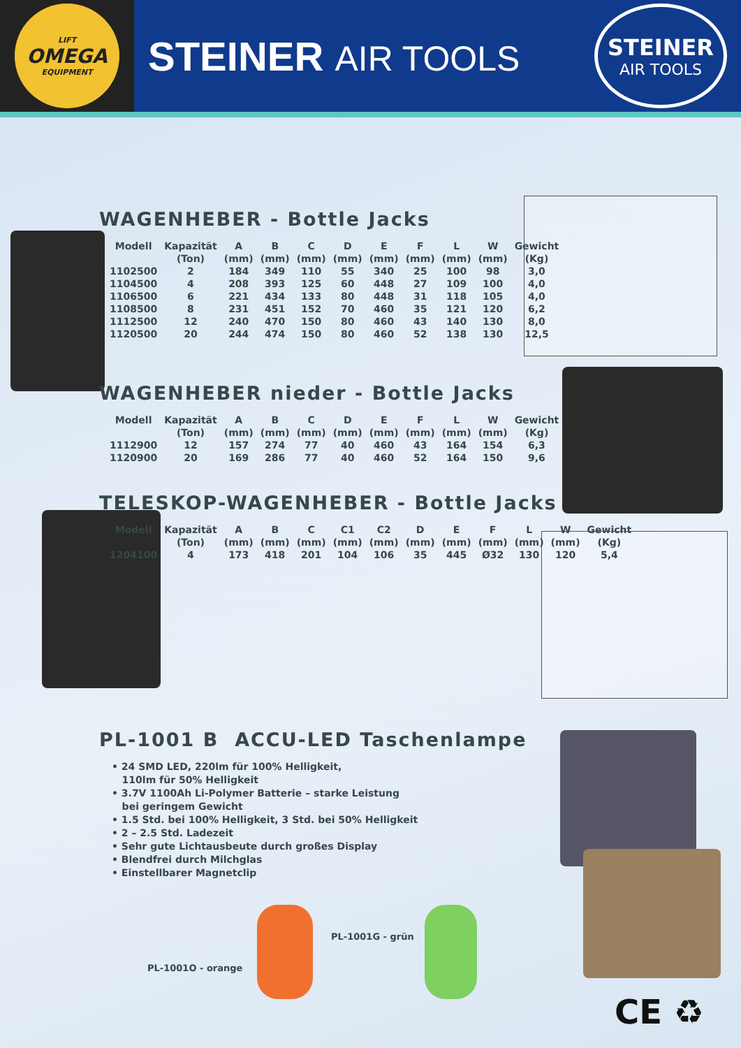LIFT
OMEGA
EQUIPMENT
STEINER AIR TOOLS
STEINER
AIR TOOLS
WAGENHEBER - Bottle Jacks
| Modell | Kapazität | A | B | C | D | E | F | L | W | Gewicht |
| --- | --- | --- | --- | --- | --- | --- | --- | --- | --- | --- |
| | (Ton) | (mm) | (mm) | (mm) | (mm) | (mm) | (mm) | (mm) | (mm) | (Kg) |
| 1102500 | 2 | 184 | 349 | 110 | 55 | 340 | 25 | 100 | 98 | 3,0 |
| 1104500 | 4 | 208 | 393 | 125 | 60 | 448 | 27 | 109 | 100 | 4,0 |
| 1106500 | 6 | 221 | 434 | 133 | 80 | 448 | 31 | 118 | 105 | 4,0 |
| 1108500 | 8 | 231 | 451 | 152 | 70 | 460 | 35 | 121 | 120 | 6,2 |
| 1112500 | 12 | 240 | 470 | 150 | 80 | 460 | 43 | 140 | 130 | 8,0 |
| 1120500 | 20 | 244 | 474 | 150 | 80 | 460 | 52 | 138 | 130 | 12,5 |
WAGENHEBER nieder - Bottle Jacks
| Modell | Kapazität | A | B | C | D | E | F | L | W | Gewicht |
| --- | --- | --- | --- | --- | --- | --- | --- | --- | --- | --- |
| | (Ton) | (mm) | (mm) | (mm) | (mm) | (mm) | (mm) | (mm) | (mm) | (Kg) |
| 1112900 | 12 | 157 | 274 | 77 | 40 | 460 | 43 | 164 | 154 | 6,3 |
| 1120900 | 20 | 169 | 286 | 77 | 40 | 460 | 52 | 164 | 150 | 9,6 |
TELESKOP-WAGENHEBER - Bottle Jacks
| Modell | Kapazität | A | B | C | C1 | C2 | D | E | F | L | W | Gewicht |
| --- | --- | --- | --- | --- | --- | --- | --- | --- | --- | --- | --- | --- |
| | (Ton) | (mm) | (mm) | (mm) | (mm) | (mm) | (mm) | (mm) | (mm) | (mm) | (mm) | (Kg) |
| 1204100 | 4 | 173 | 418 | 201 | 104 | 106 | 35 | 445 | Ø32 | 130 | 120 | 5,4 |
PL-1001 B ACCU-LED Taschenlampe
• 24 SMD LED, 220lm für 100% Helligkeit,
110lm für 50% Helligkeit
• 3.7V 1100Ah Li-Polymer Batterie – starke Leistung
bei geringem Gewicht
• 1.5 Std. bei 100% Helligkeit, 3 Std. bei 50% Helligkeit
• 2 – 2.5 Std. Ladezeit
• Sehr gute Lichtausbeute durch großes Display
• Blendfrei durch Milchglas
• Einstellbarer Magnetclip
PL-1001G - grün
PL-1001O - orange
CE ♻